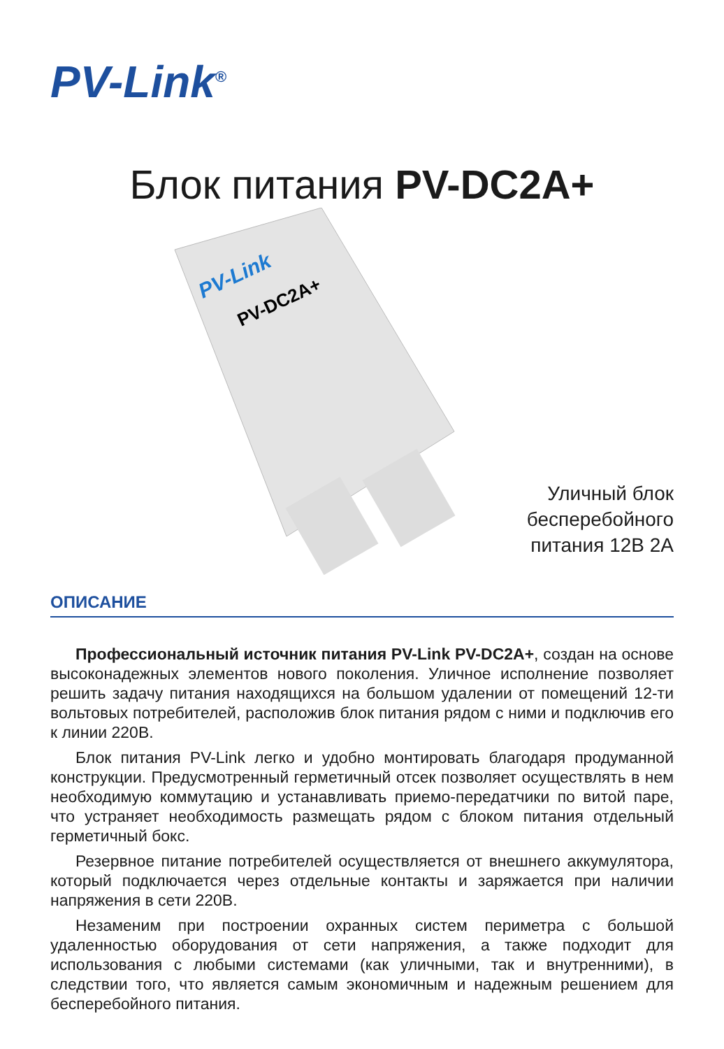PV-Link<sup>®</sup>
Блок питания PV-DC2A+
PV-Link
PV-DC2A+
Уличный блок бесперебойного питания 12В 2А
ОПИСАНИЕ
Профессиональный источник питания PV-Link PV-DC2A+, создан на основе высоконадежных элементов нового поколения. Уличное исполнение позволяет решить задачу питания находящихся на большом удалении от помещений 12-ти вольтовых потребителей, расположив блок питания рядом с ними и подключив его к линии 220В.
Блок питания PV-Link легко и удобно монтировать благодаря продуманной конструкции. Предусмотренный герметичный отсек позволяет осуществлять в нем необходимую коммутацию и устанавливать приемо-передатчики по витой паре, что устраняет необходимость размещать рядом с блоком питания отдельный герметичный бокс.
Резервное питание потребителей осуществляется от внешнего аккумулятора, который подключается через отдельные контакты и заряжается при наличии напряжения в сети 220В.
Незаменим при построении охранных систем периметра с большой удаленностью оборудования от сети напряжения, а также подходит для использования с любыми системами (как уличными, так и внутренними), в следствии того, что является самым экономичным и надежным решением для бесперебойного питания.